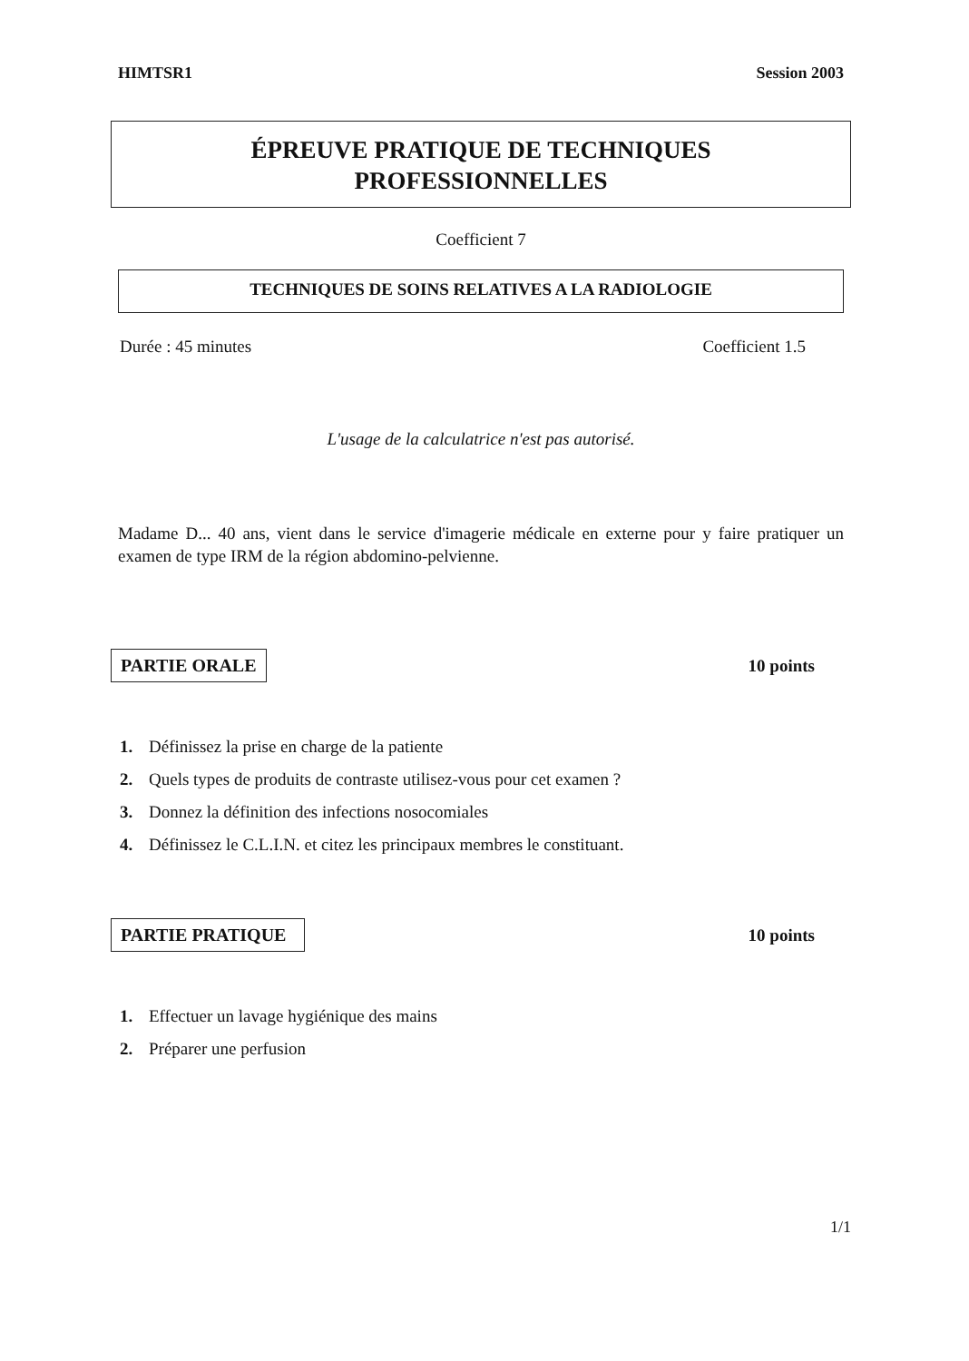HIMTSR1 Session 2003
ÉPREUVE PRATIQUE DE TECHNIQUES
PROFESSIONNELLES
Coefficient 7
TECHNIQUES DE SOINS RELATIVES A LA RADIOLOGIE
Durée : 45 minutes Coefficient 1.5
L'usage de la calculatrice n'est pas autorisé.
Madame D... 40 ans, vient dans le service d'imagerie médicale en externe pour y faire pratiquer un examen de type IRM de la région abdomino-pelvienne.
PARTIE ORALE 10 points
1. Définissez la prise en charge de la patiente
2. Quels types de produits de contraste utilisez-vous pour cet examen ?
3. Donnez la définition des infections nosocomiales
4. Définissez le C.L.I.N. et citez les principaux membres le constituant.
PARTIE PRATIQUE 10 points
1. Effectuer un lavage hygiénique des mains
2. Préparer une perfusion
1/1